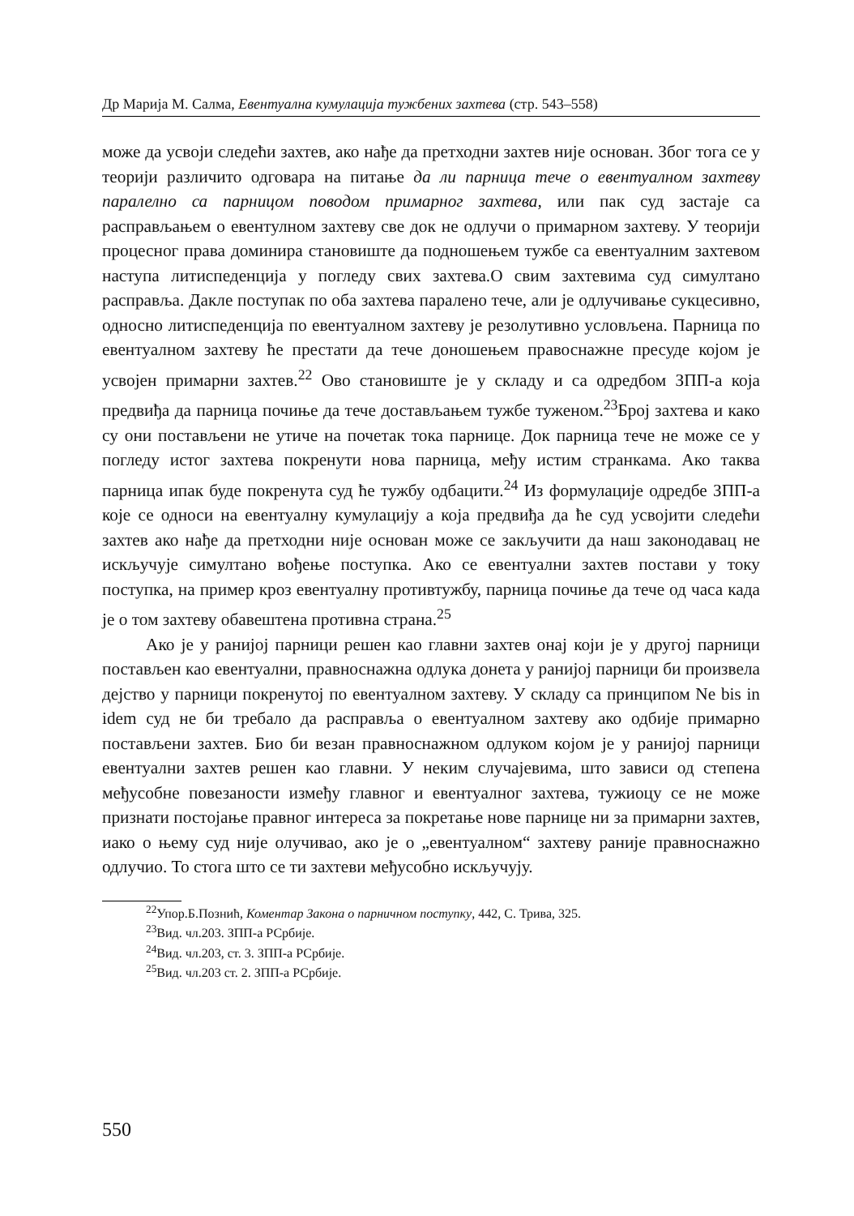Др Марија М. Салма, Евентуална кумулација тужбених захтева (стр. 543–558)
може да усвоји следећи захтев, ако нађе да претходни захтев није основан. Због тога се у теорији различито одговара на питање да ли парница тече о евентуалном захтеву паралелно са парницом поводом примарног захтева, или пак суд застаје са расправљањем о евентулном захтеву све док не одлучи о примарном захтеву. У теорији процесног права доминира становиште да подношењем тужбе са евентуалним захтевом наступа литиспеденција у погледу свих захтева.О свим захтевима суд симултано расправља. Дакле поступак по оба захтева паралено тече, али је одлучивање сукцесивно, односно литиспеденција по евентуалном захтеву је резолутивно условљена. Парница по евентуалном захтеву ће престати да тече доношењем правоснажне пресуде којом је усвојен примарни захтев.<sup>22</sup> Ово становиште је у складу и са одредбом ЗПП-а која предвиђа да парница почиње да тече достављањем тужбе туженом.<sup>23</sup>Број захтева и како су они постављени не утиче на почетак тока парнице. Док парница тече не може се у погледу истог захтева покренути нова парница, међу истим странкама. Ако таква парница ипак буде покренута суд ће тужбу одбацити.<sup>24</sup> Из формулације одредбе ЗПП-а које се односи на евентуалну кумулацију а која предвиђа да ће суд усвојити следећи захтев ако нађе да претходни није основан може се закључити да наш законодавац не искључује симултано вођење поступка. Ако се евентуални захтев постави у току поступка, на пример кроз евентуалну противтужбу, парница почиње да тече од часа када је о том захтеву обавештена противна страна.<sup>25</sup>
Ако је у ранијој парници решен као главни захтев онај који је у другој парници постављен као евентуални, правноснажна одлука донета у ранијој парници би произвела дејство у парници покренутој по евентуалном захтеву. У складу са принципом Ne bis in idem суд не би требало да расправља о евентуалном захтеву ако одбије примарно постављени захтев. Био би везан правноснажном одлуком којом је у ранијој парници евентуални захтев решен као главни. У неким случајевима, што зависи од степена међусобне повезаности између главног и евентуалног захтева, тужиоцу се не може признати постојање правног интереса за покретање нове парнице ни за примарни захтев, иако о њему суд није олучивао, ако је о „евентуалном“ захтеву раније правноснажно одлучио. То стога што се ти захтеви међусобно искључују.
<sup>22</sup> Упор.Б.Познић, Коментар Закона о парничном поступку, 442, С. Трива, 325.
<sup>23</sup> Вид. чл.203. ЗПП-а РСрбије.
<sup>24</sup> Вид. чл.203, ст. 3. ЗПП-а РСрбије.
<sup>25</sup> Вид. чл.203 ст. 2. ЗПП-а РСрбије.
550